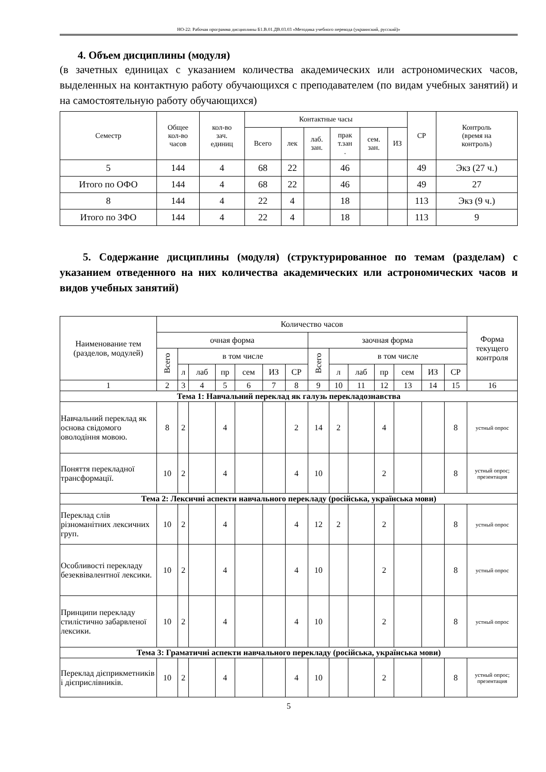НО-22: Рабочая программа дисциплины Б1.В.01.ДВ.03.03 «Методика учебного перевода (украинский, русский)»
4. Объем дисциплины (модуля)
(в зачетных единицах с указанием количества академических или астрономических часов, выделенных на контактную работу обучающихся с преподавателем (по видам учебных занятий) и на самостоятельную работу обучающихся)
| Семестр | Общее кол-во часов | кол-во зач. единиц | Контактные часы | | | | | | СР | Контроль (время на контроль) |
| | | | Всего | лек | лаб. зан. | прак т.зан . | сем. зан. | ИЗ | | |
| 5 | 144 | 4 | 68 | 22 | | 46 | | | 49 | Экз (27 ч.) |
| Итого по ОФО | 144 | 4 | 68 | 22 | | 46 | | | 49 | 27 |
| 8 | 144 | 4 | 22 | 4 | | 18 | | | 113 | Экз (9 ч.) |
| Итого по ЗФО | 144 | 4 | 22 | 4 | | 18 | | | 113 | 9 |
5. Содержание дисциплины (модуля) (структурированное по темам (разделам) с указанием отведенного на них количества академических или астрономических часов и видов учебных занятий)
| Наименование тем (разделов, модулей) | Количество часов | | | | | | | | | | | | | | Форма текущего контроля |
| | очная форма | | | | | | | заочная форма | | | | | | | |
| | Всего | в том числе | | | | | | Всего | в том числе | | | | | | |
| | | л | лаб | пр | сем | ИЗ | СР | | л | лаб | пр | сем | ИЗ | СР | |
| 1 | 2 | 3 | 4 | 5 | 6 | 7 | 8 | 9 | 10 | 11 | 12 | 13 | 14 | 15 | 16 |
| Тема 1: Навчальний переклад як галузь перекладознавства | | | | | | | | | | | | | | | |
| Навчальний переклад як основа свідомого оволодіння мовою. | 8 | 2 | | 4 | | | 2 | 14 | 2 | | 4 | | | 8 | устный опрос |
| Поняття перекладної трансформації. | 10 | 2 | | 4 | | | 4 | 10 | | | 2 | | | 8 | устный опрос; презентация |
| Тема 2: Лексичні аспекти навчального перекладу (російська, українська мови) | | | | | | | | | | | | | | | |
| Переклад слів різноманітних лексичних груп. | 10 | 2 | | 4 | | | 4 | 12 | 2 | | 2 | | | 8 | устный опрос |
| Особливості перекладу безеквівалентної лексики. | 10 | 2 | | 4 | | | 4 | 10 | | | 2 | | | 8 | устный опрос |
| Принципи перекладу стилістично забарвленої лексики. | 10 | 2 | | 4 | | | 4 | 10 | | | 2 | | | 8 | устный опрос |
| Тема 3: Граматичні аспекти навчального перекладу (російська, українська мови) | | | | | | | | | | | | | | | |
| Переклад дієприкметників і дієприслівників. | 10 | 2 | | 4 | | | 4 | 10 | | | 2 | | | 8 | устный опрос; презентация |
5